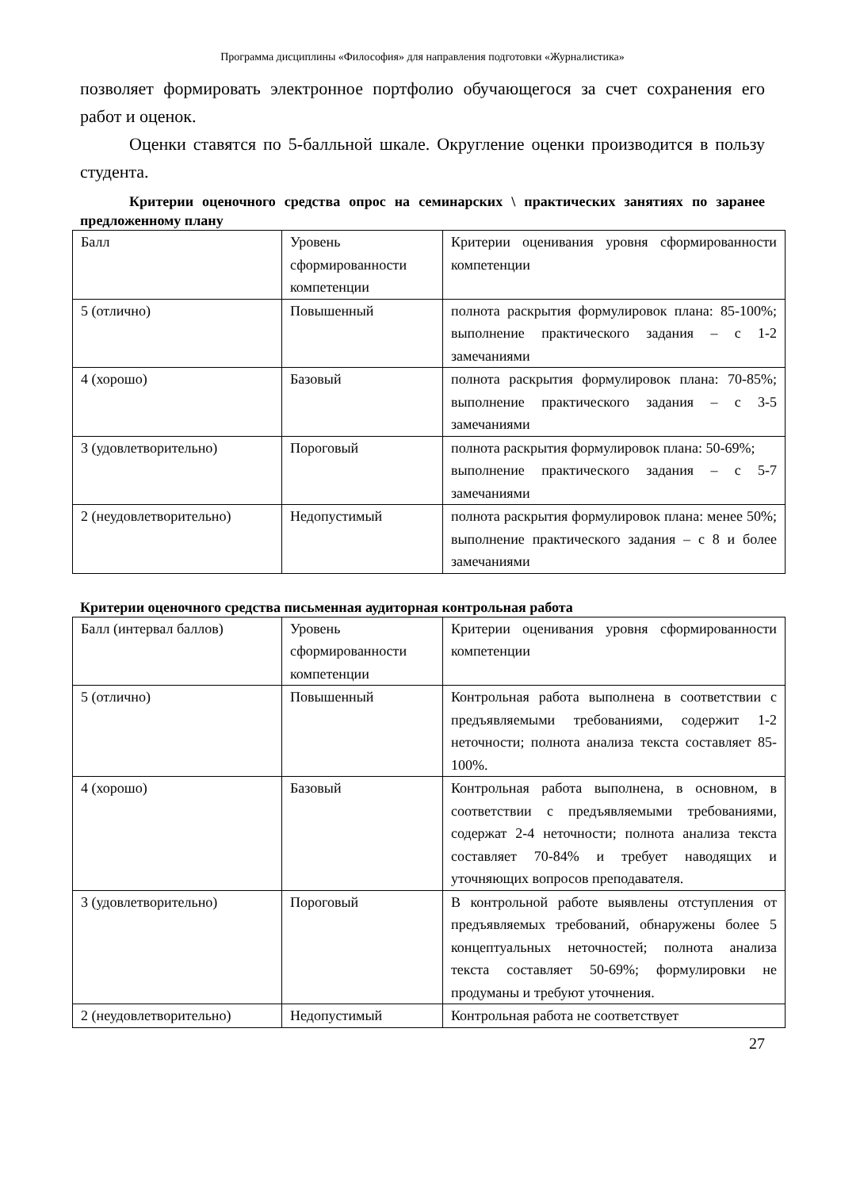Программа дисциплины «Философия» для направления подготовки «Журналистика»
позволяет формировать электронное портфолио обучающегося за счет сохранения его работ и оценок.
Оценки ставятся по 5-балльной шкале. Округление оценки производится в пользу студента.
Критерии оценочного средства опрос на семинарских \ практических занятиях по заранее предложенному плану
| Балл | Уровень сформированности компетенции | Критерии оценивания уровня сформированности компетенции |
| 5 (отлично) | Повышенный | полнота раскрытия формулировок плана: 85-100%; выполнение практического задания – с 1-2 замечаниями |
| 4 (хорошо) | Базовый | полнота раскрытия формулировок плана: 70-85%; выполнение практического задания – с 3-5 замечаниями |
| 3 (удовлетворительно) | Пороговый | полнота раскрытия формулировок плана: 50-69%; выполнение практического задания – с 5-7 замечаниями |
| 2 (неудовлетворительно) | Недопустимый | полнота раскрытия формулировок плана: менее 50%; выполнение практического задания – с 8 и более замечаниями |
Критерии оценочного средства письменная аудиторная контрольная работа
| Балл (интервал баллов) | Уровень сформированности компетенции | Критерии оценивания уровня сформированности компетенции |
| 5 (отлично) | Повышенный | Контрольная работа выполнена в соответствии с предъявляемыми требованиями, содержит 1-2 неточности; полнота анализа текста составляет 85-100%. |
| 4 (хорошо) | Базовый | Контрольная работа выполнена, в основном, в соответствии с предъявляемыми требованиями, содержат 2-4 неточности; полнота анализа текста составляет 70-84% и требует наводящих и уточняющих вопросов преподавателя. |
| 3 (удовлетворительно) | Пороговый | В контрольной работе выявлены отступления от предъявляемых требований, обнаружены более 5 концептуальных неточностей; полнота анализа текста составляет 50-69%; формулировки не продуманы и требуют уточнения. |
| 2 (неудовлетворительно) | Недопустимый | Контрольная работа не соответствует |
27